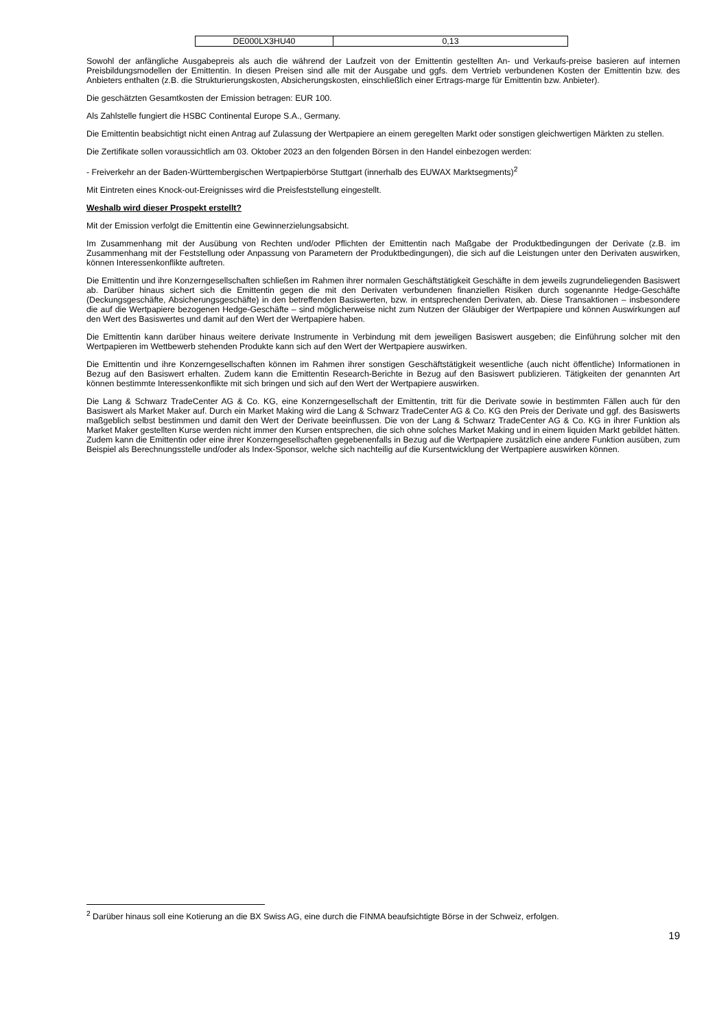| DE000LX3HU40 | 0,13 |
Sowohl der anfängliche Ausgabepreis als auch die während der Laufzeit von der Emittentin gestellten An- und Verkaufs-preise basieren auf internen Preisbildungsmodellen der Emittentin. In diesen Preisen sind alle mit der Ausgabe und ggfs. dem Vertrieb verbundenen Kosten der Emittentin bzw. des Anbieters enthalten (z.B. die Strukturierungskosten, Absicherungskosten, einschließlich einer Ertrags-marge für Emittentin bzw. Anbieter).
Die geschätzten Gesamtkosten der Emission betragen: EUR 100.
Als Zahlstelle fungiert die HSBC Continental Europe S.A., Germany.
Die Emittentin beabsichtigt nicht einen Antrag auf Zulassung der Wertpapiere an einem geregelten Markt oder sonstigen gleichwertigen Märkten zu stellen.
Die Zertifikate sollen voraussichtlich am 03. Oktober 2023 an den folgenden Börsen in den Handel einbezogen werden:
- Freiverkehr an der Baden-Württembergischen Wertpapierbörse Stuttgart (innerhalb des EUWAX Marktsegments)<sup>2</sup>
Mit Eintreten eines Knock-out-Ereignisses wird die Preisfeststellung eingestellt.
Weshalb wird dieser Prospekt erstellt?
Mit der Emission verfolgt die Emittentin eine Gewinnerzielungsabsicht.
Im Zusammenhang mit der Ausübung von Rechten und/oder Pflichten der Emittentin nach Maßgabe der Produktbedingungen der Derivate (z.B. im Zusammenhang mit der Feststellung oder Anpassung von Parametern der Produktbedingungen), die sich auf die Leistungen unter den Derivaten auswirken, können Interessenkonflikte auftreten.
Die Emittentin und ihre Konzerngesellschaften schließen im Rahmen ihrer normalen Geschäftstätigkeit Geschäfte in dem jeweils zugrundeliegenden Basiswert ab. Darüber hinaus sichert sich die Emittentin gegen die mit den Derivaten verbundenen finanziellen Risiken durch sogenannte Hedge-Geschäfte (Deckungsgeschäfte, Absicherungsgeschäfte) in den betreffenden Basiswerten, bzw. in entsprechenden Derivaten, ab. Diese Transaktionen – insbesondere die auf die Wertpapiere bezogenen Hedge-Geschäfte – sind möglicherweise nicht zum Nutzen der Gläubiger der Wertpapiere und können Auswirkungen auf den Wert des Basiswertes und damit auf den Wert der Wertpapiere haben.
Die Emittentin kann darüber hinaus weitere derivate Instrumente in Verbindung mit dem jeweiligen Basiswert ausgeben; die Einführung solcher mit den Wertpapieren im Wettbewerb stehenden Produkte kann sich auf den Wert der Wertpapiere auswirken.
Die Emittentin und ihre Konzerngesellschaften können im Rahmen ihrer sonstigen Geschäftstätigkeit wesentliche (auch nicht öffentliche) Informationen in Bezug auf den Basiswert erhalten. Zudem kann die Emittentin Research-Berichte in Bezug auf den Basiswert publizieren. Tätigkeiten der genannten Art können bestimmte Interessenkonflikte mit sich bringen und sich auf den Wert der Wertpapiere auswirken.
Die Lang & Schwarz TradeCenter AG & Co. KG, eine Konzerngesellschaft der Emittentin, tritt für die Derivate sowie in bestimmten Fällen auch für den Basiswert als Market Maker auf. Durch ein Market Making wird die Lang & Schwarz TradeCenter AG & Co. KG den Preis der Derivate und ggf. des Basiswerts maßgeblich selbst bestimmen und damit den Wert der Derivate beeinflussen. Die von der Lang & Schwarz TradeCenter AG & Co. KG in ihrer Funktion als Market Maker gestellten Kurse werden nicht immer den Kursen entsprechen, die sich ohne solches Market Making und in einem liquiden Markt gebildet hätten. Zudem kann die Emittentin oder eine ihrer Konzerngesellschaften gegebenenfalls in Bezug auf die Wertpapiere zusätzlich eine andere Funktion ausüben, zum Beispiel als Berechnungsstelle und/oder als Index-Sponsor, welche sich nachteilig auf die Kursentwicklung der Wertpapiere auswirken können.
<sup>2</sup> Darüber hinaus soll eine Kotierung an die BX Swiss AG, eine durch die FINMA beaufsichtigte Börse in der Schweiz, erfolgen.
19